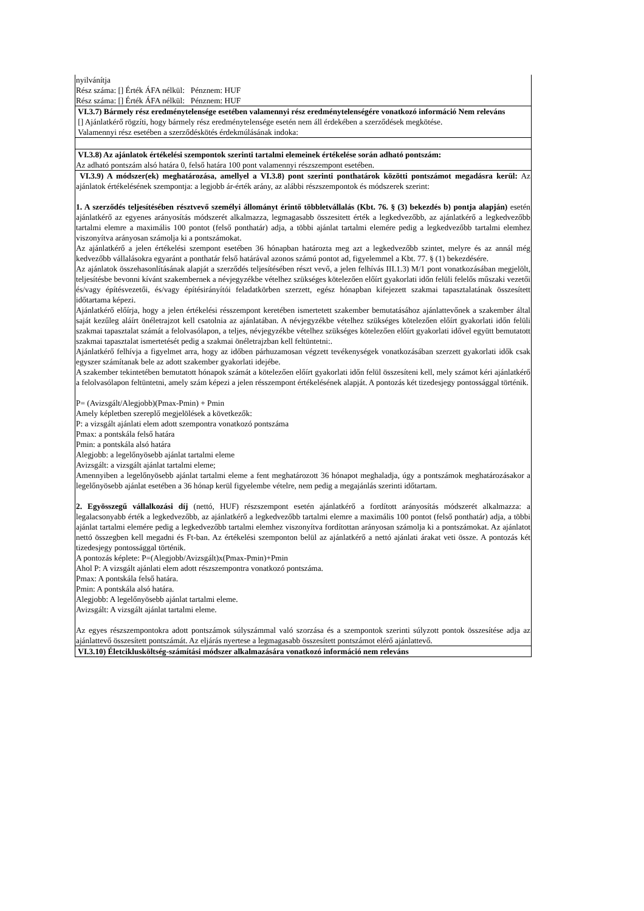nyilvánítja
Rész száma: [] Érték ÁFA nélkül: Pénznem: HUF
Rész száma: [] Érték ÁFA nélkül: Pénznem: HUF
VI.3.7) Bármely rész eredménytelensége esetében valamennyi rész eredménytelenségére vonatkozó információ Nem releváns
[] Ajánlatkérő rögzíti, hogy bármely rész eredménytelensége esetén nem áll érdekében a szerződések megkötése.
Valamennyi rész esetében a szerződéskötés érdekmúlásának indoka:
VI.3.8) Az ajánlatok értékelési szempontok szerinti tartalmi elemeinek értékelése során adható pontszám:
Az adható pontszám alsó határa 0, felső határa 100 pont valamennyi részszempont esetében.
VI.3.9) A módszer(ek) meghatározása, amellyel a VI.3.8) pont szerinti ponthatárok közötti pontszámot megadásra kerül: Az ajánlatok értékelésének szempontja: a legjobb ár-érték arány, az alábbi részszempontok és módszerek szerint:
1. A szerződés teljesítésében résztvevő személyi állományt érintő többletvállalás (Kbt. 76. § (3) bekezdés b) pontja alapján) esetén ajánlatkérő az egyenes arányosítás módszerét alkalmazza, legmagasabb összesitett érték a legkedvezőbb, az ajánlatkérő a legkedvezőbb tartalmi elemre a maximális 100 pontot (felső ponthatár) adja, a többi ajánlat tartalmi elemére pedig a legkedvezőbb tartalmi elemhez viszonyítva arányosan számolja ki a pontszámokat.
Az ajánlatkérő a jelen értékelési szempont esetében 36 hónapban határozta meg azt a legkedvezőbb szintet, melyre és az annál még kedvezőbb vállalásokra egyaránt a ponthatár felső határával azonos számú pontot ad, figyelemmel a Kbt. 77. § (1) bekezdésére.
Az ajánlatok összehasonlításának alapját a szerződés teljesítésében részt vevő, a jelen felhívás III.1.3) M/1 pont vonatkozásában megjelölt, teljesítésbe bevonni kívánt szakembernek a névjegyzékbe vételhez szükséges kötelezően előírt gyakorlati időn felüli felelős műszaki vezetői és/vagy építésvezetői, és/vagy építésirányítói feladatkörben szerzett, egész hónapban kifejezett szakmai tapasztalatának összesített időtartama képezi.
Ajánlatkérő előírja, hogy a jelen értékelési résszempont keretében ismertetett szakember bemutatásához ajánlattevőnek a szakember által saját kezűleg aláírt önéletrajzot kell csatolnia az ajánlatában. A névjegyzékbe vételhez szükséges kötelezően előírt gyakorlati időn felüli szakmai tapasztalat számát a felolvasólapon, a teljes, névjegyzékbe vételhez szükséges kötelezően előírt gyakorlati idővel együtt bemutatott szakmai tapasztalat ismertetését pedig a szakmai önéletrajzban kell feltüntetni:.
Ajánlatkérő felhívja a figyelmet arra, hogy az időben párhuzamosan végzett tevékenységek vonatkozásában szerzett gyakorlati idők csak egyszer számítanak bele az adott szakember gyakorlati idejébe.
A szakember tekintetében bemutatott hónapok számát a kötelezően előírt gyakorlati időn felül összesíteni kell, mely számot kéri ajánlatkérő a felolvasólapon feltüntetni, amely szám képezi a jelen résszempont értékelésének alapját. A pontozás két tizedesjegy pontossággal történik.
P= (Avizsgált/Alegjobb)(Pmax-Pmin) + Pmin
Amely képletben szereplő megjelölések a következők:
P: a vizsgált ajánlati elem adott szempontra vonatkozó pontszáma
Pmax: a pontskála felső határa
Pmin: a pontskála alsó határa
Alegjobb: a legelőnyösebb ajánlat tartalmi eleme
Avizsgált: a vizsgált ajánlat tartalmi eleme;
Amennyiben a legelőnyösebb ajánlat tartalmi eleme a fent meghatározott 36 hónapot meghaladja, úgy a pontszámok meghatározásakor a legelőnyösebb ajánlat esetében a 36 hónap kerül figyelembe vételre, nem pedig a megajánlás szerinti időtartam.
2. Egyösszegű vállalkozási díj (nettó, HUF) részszempont esetén ajánlatkérő a fordított arányosítás módszerét alkalmazza: a legalacsonyabb érték a legkedvezőbb, az ajánlatkérő a legkedvezőbb tartalmi elemre a maximális 100 pontot (felső ponthatár) adja, a többi ajánlat tartalmi elemére pedig a legkedvezőbb tartalmi elemhez viszonyítva fordítottan arányosan számolja ki a pontszámokat. Az ajánlatot nettó összegben kell megadni és Ft-ban. Az értékelési szemponton belül az ajánlatkérő a nettó ajánlati árakat veti össze. A pontozás két tizedesjegy pontossággal történik.
A pontozás képlete: P=(Alegjobb/Avizsgált)x(Pmax-Pmin)+Pmin
Ahol P: A vizsgált ajánlati elem adott részszempontra vonatkozó pontszáma.
Pmax: A pontskála felső határa.
Pmin: A pontskála alsó határa.
Alegjobb: A legelőnyösebb ajánlat tartalmi eleme.
Avizsgált: A vizsgált ajánlat tartalmi eleme.
Az egyes részszempontokra adott pontszámok súlyszámmal való szorzása és a szempontok szerinti súlyzott pontok összesítése adja az ajánlattevő összesített pontszámát. Az eljárás nyertese a legmagasabb összesített pontszámot elérő ajánlattevő.
VI.3.10) Életciklusköltség-számítási módszer alkalmazására vonatkozó információ nem releváns